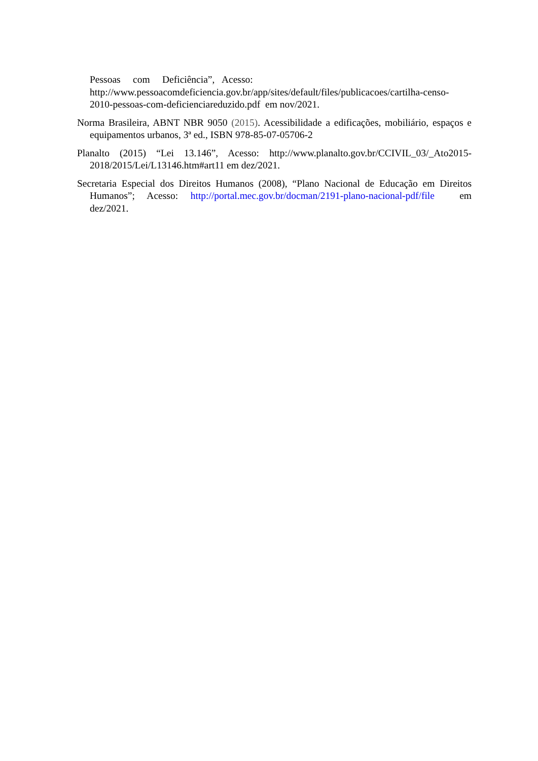Pessoas com Deficiência”, Acesso:
http://www.pessoacomdeficiencia.gov.br/app/sites/default/files/publicacoes/cartilha-censo-2010-pessoas-com-deficienciareduzido.pdf em nov/2021.
Norma Brasileira, ABNT NBR 9050 (2015). Acessibilidade a edificações, mobiliário, espaços e equipamentos urbanos, 3ª ed., ISBN 978-85-07-05706-2
Planalto (2015) “Lei 13.146”, Acesso: http://www.planalto.gov.br/CCIVIL_03/_Ato2015-2018/2015/Lei/L13146.htm#art11 em dez/2021.
Secretaria Especial dos Direitos Humanos (2008), “Plano Nacional de Educação em Direitos Humanos”; Acesso: http://portal.mec.gov.br/docman/2191-plano-nacional-pdf/file em dez/2021.